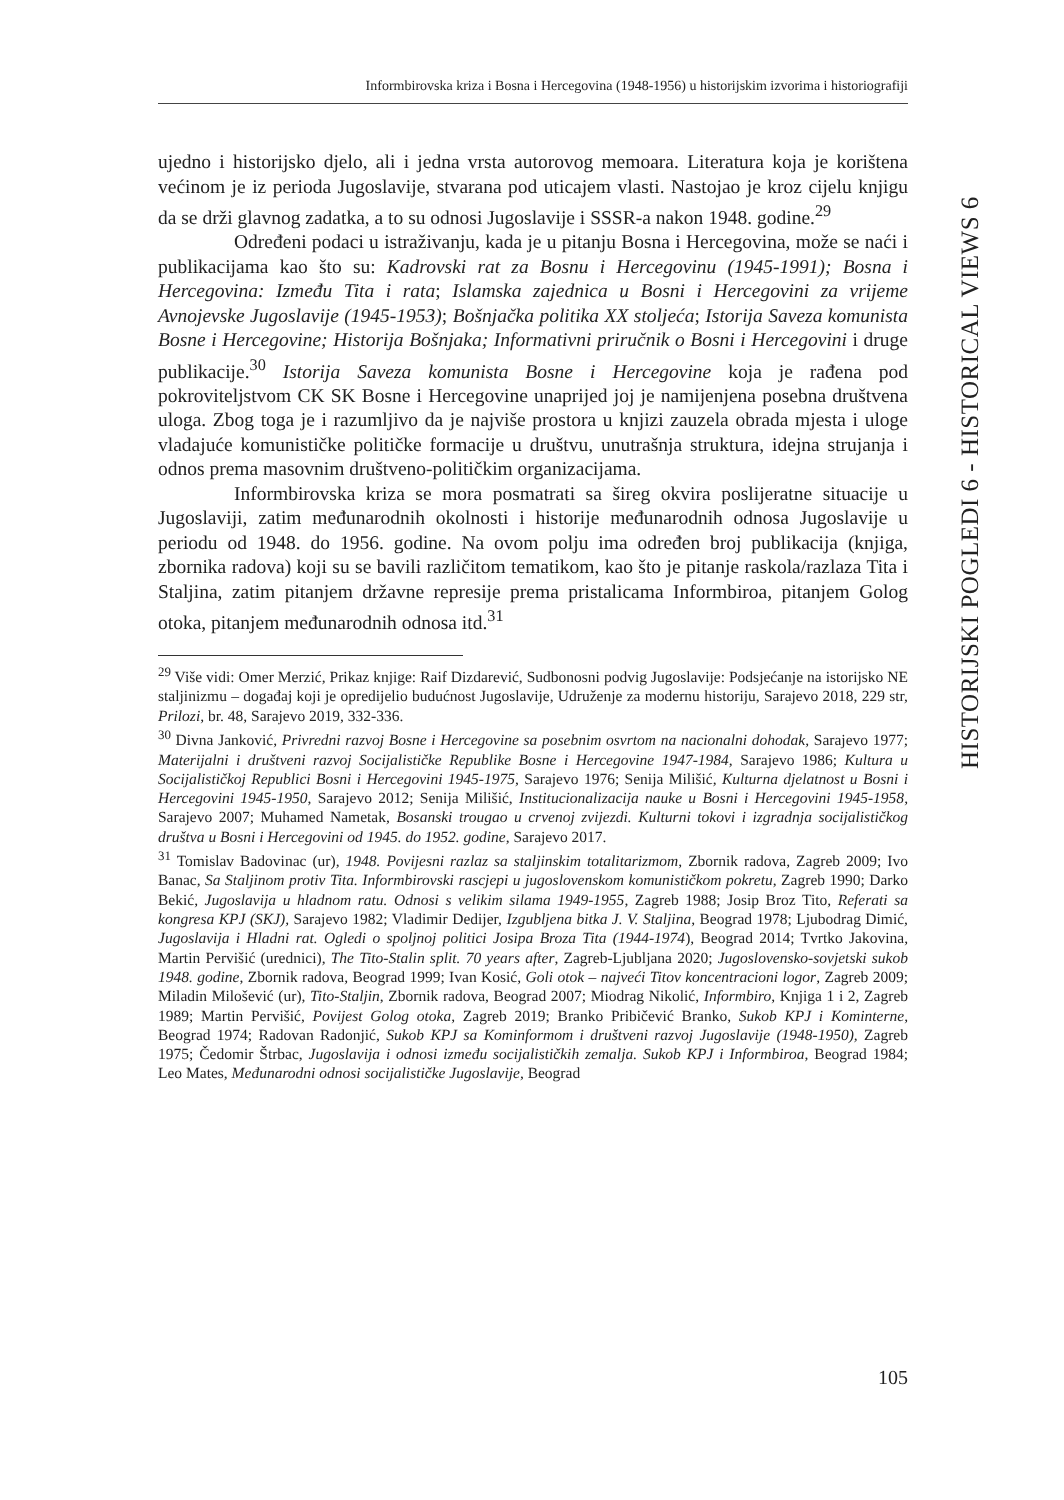Informbirovska kriza i Bosna i Hercegovina (1948-1956) u historijskim izvorima i historiografiji
HISTORIJSKI POGLEDI 6 - HISTORICAL VIEWS 6
ujedno i historijsko djelo, ali i jedna vrsta autorovog memoara. Literatura koja je korištena većinom je iz perioda Jugoslavije, stvarana pod uticajem vlasti. Nastojao je kroz cijelu knjigu da se drži glavnog zadatka, a to su odnosi Jugoslavije i SSSR-a nakon 1948. godine.<sup>29</sup>
Određeni podaci u istraživanju, kada je u pitanju Bosna i Hercegovina, može se naći i publikacijama kao što su: Kadrovski rat za Bosnu i Hercegovinu (1945-1991); Bosna i Hercegovina: Između Tita i rata; Islamska zajednica u Bosni i Hercegovini za vrijeme Avnojevske Jugoslavije (1945-1953); Bošnjačka politika XX stoljeća; Istorija Saveza komunista Bosne i Hercegovine; Historija Bošnjaka; Informativni priručnik o Bosni i Hercegovini i druge publikacije.<sup>30</sup> Istorija Saveza komunista Bosne i Hercegovine koja je rađena pod pokroviteljstvom CK SK Bosne i Hercegovine unaprijed joj je namijenjena posebna društvena uloga. Zbog toga je i razumljivo da je najviše prostora u knjizi zauzela obrada mjesta i uloge vladajuće komunističke političke formacije u društvu, unutrašnja struktura, idejna strujanja i odnos prema masovnim društveno-političkim organizacijama.
Informbirovska kriza se mora posmatrati sa šireg okvira poslijeratne situacije u Jugoslaviji, zatim međunarodnih okolnosti i historije međunarodnih odnosa Jugoslavije u periodu od 1948. do 1956. godine. Na ovom polju ima određen broj publikacija (knjiga, zbornika radova) koji su se bavili različitom tematikom, kao što je pitanje raskola/razlaza Tita i Staljina, zatim pitanjem državne represije prema pristalicama Informbiroa, pitanjem Golog otoka, pitanjem međunarodnih odnosa itd.<sup>31</sup>
<sup>29</sup> Više vidi: Omer Merzić, Prikaz knjige: Raif Dizdarević, Sudbonosni podvig Jugoslavije: Podsjećanje na istorijsko NE staljinizmu – događaj koji je opredijelio budućnost Jugoslavije, Udruženje za modernu historiju, Sarajevo 2018, 229 str, Prilozi, br. 48, Sarajevo 2019, 332-336.
<sup>30</sup> Divna Janković, Privredni razvoj Bosne i Hercegovine sa posebnim osvrtom na nacionalni dohodak, Sarajevo 1977; Materijalni i društveni razvoj Socijalističke Republike Bosne i Hercegovine 1947-1984, Sarajevo 1986; Kultura u Socijalističkoj Republici Bosni i Hercegovini 1945-1975, Sarajevo 1976; Senija Milišić, Kulturna djelatnost u Bosni i Hercegovini 1945-1950, Sarajevo 2012; Senija Milišić, Institucionalizacija nauke u Bosni i Hercegovini 1945-1958, Sarajevo 2007; Muhamed Nametak, Bosanski trougao u crvenoj zvijezdi. Kulturni tokovi i izgradnja socijalističkog društva u Bosni i Hercegovini od 1945. do 1952. godine, Sarajevo 2017.
<sup>31</sup> Tomislav Badovinac (ur), 1948. Povijesni razlaz sa staljinskim totalitarizmom, Zbornik radova, Zagreb 2009; Ivo Banac, Sa Staljinom protiv Tita. Informbirovski rascjepi u jugoslovenskom komunističkom pokretu, Zagreb 1990; Darko Bekić, Jugoslavija u hladnom ratu. Odnosi s velikim silama 1949-1955, Zagreb 1988; Josip Broz Tito, Referati sa kongresa KPJ (SKJ), Sarajevo 1982; Vladimir Dedijer, Izgubljena bitka J. V. Staljina, Beograd 1978; Ljubodrag Dimić, Jugoslavija i Hladni rat. Ogledi o spoljnoj politici Josipa Broza Tita (1944-1974), Beograd 2014; Tvrtko Jakovina, Martin Pervišić (urednici), The Tito-Stalin split. 70 years after, Zagreb-Ljubljana 2020; Jugoslovensko-sovjetski sukob 1948. godine, Zbornik radova, Beograd 1999; Ivan Kosić, Goli otok – najveći Titov koncentracioni logor, Zagreb 2009; Miladin Milošević (ur), Tito-Staljin, Zbornik radova, Beograd 2007; Miodrag Nikolić, Informbiro, Knjiga 1 i 2, Zagreb 1989; Martin Pervišić, Povijest Golog otoka, Zagreb 2019; Branko Pribičević Branko, Sukob KPJ i Kominterne, Beograd 1974; Radovan Radonjić, Sukob KPJ sa Kominformom i društveni razvoj Jugoslavije (1948-1950), Zagreb 1975; Čedomir Štrbac, Jugoslavija i odnosi između socijalističkih zemalja. Sukob KPJ i Informbiroa, Beograd 1984; Leo Mates, Međunarodni odnosi socijalističke Jugoslavije, Beograd
105